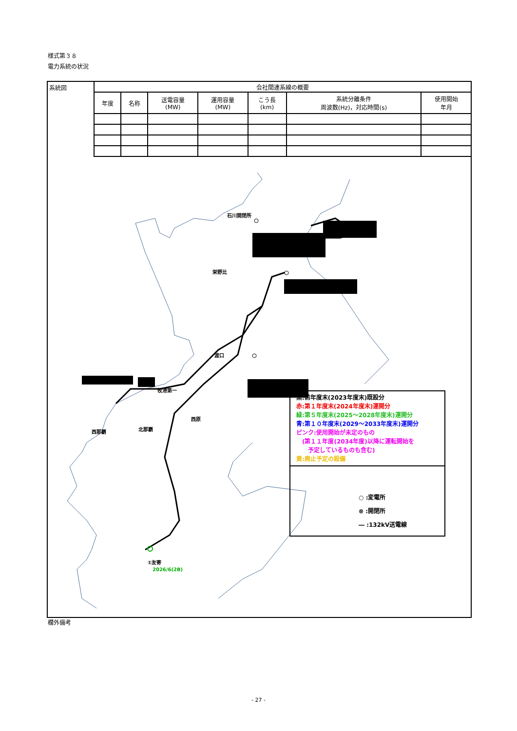様式第３８
電力系統の状況
系統図
| 会社間連系線の概要 | | | | | | |
| --- | --- | --- | --- | --- | --- | --- |
| 年度 | 名称 | 送電容量 (MW) | 運用容量 (MW) | こう長 (km) | 系統分離条件 周波数(Hz)，対応時間(s) | 使用開始 年月 |
石川開閉所
栄野比
渡口
牧港第一
西原
北那覇 西那覇
①友寄
2026/6(2B)
黒:前年度末(2023年度末)既設分
赤:第１年度末(2024年度末)運開分
緑:第５年度末(2025～2028年度末)運開分
青:第１０年度末(2029～2033年度末)運開分
ピンク:使用開始が未定のもの
　(第１１年度(2034年度)以降に運転開始を
　　予定しているものも含む)
黄:廃止予定の設備
○ :変電所
⊗ :開閉所
― :132kV送電線
欄外備考
- 27 -